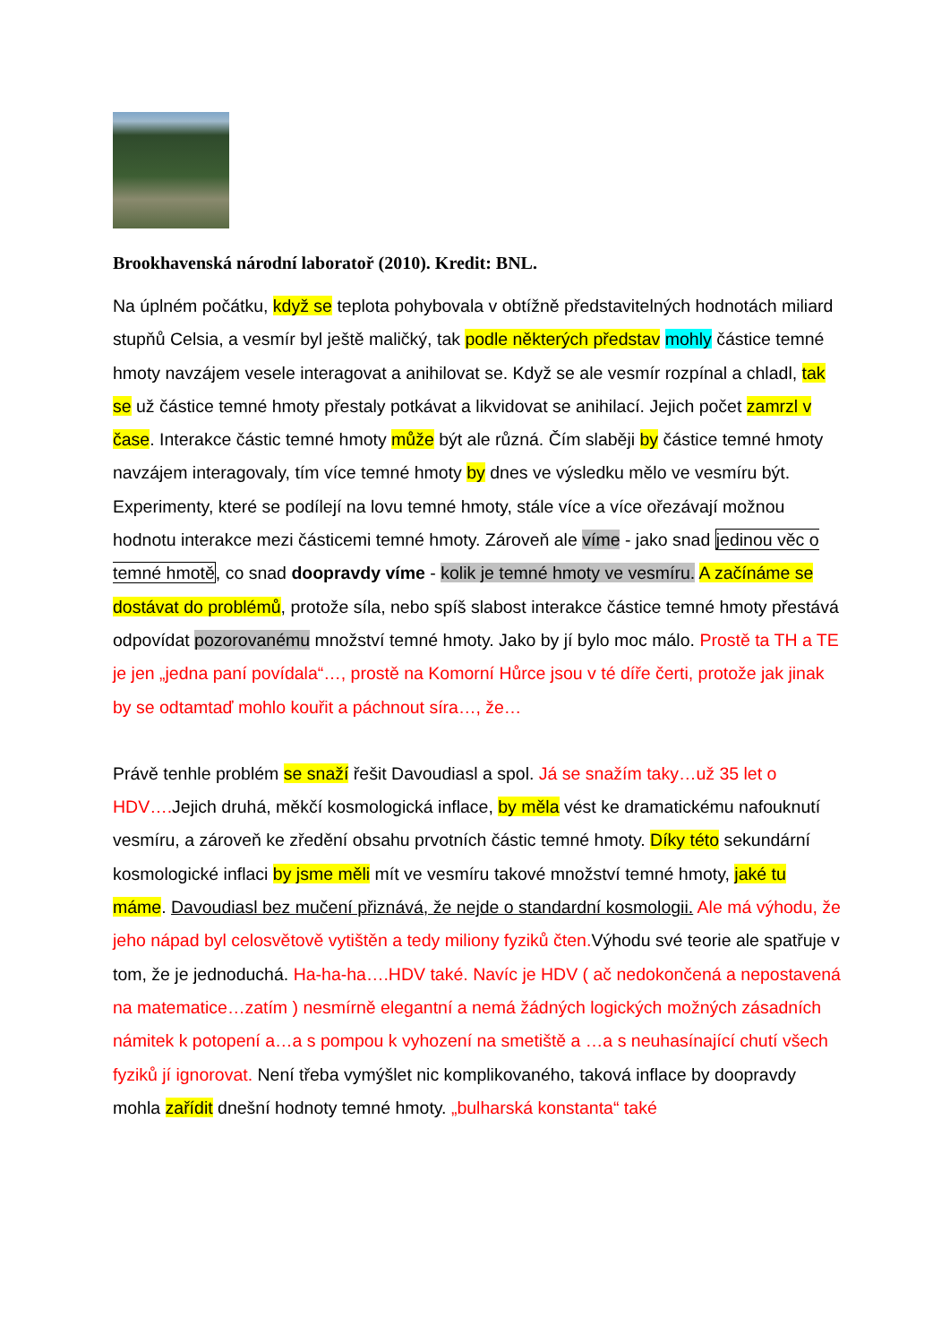Brookhavenská národní laboratoř (2010). Kredit: BNL.
Na úplném počátku, když se teplota pohybovala v obtížně představitelných hodnotách miliard stupňů Celsia, a vesmír byl ještě maličký, tak podle některých představ mohly částice temné hmoty navzájem vesele interagovat a anihilovat se. Když se ale vesmír rozpínal a chladl, tak se už částice temné hmoty přestaly potkávat a likvidovat se anihilací. Jejich počet zamrzl v čase. Interakce částic temné hmoty může být ale různá. Čím slaběji by částice temné hmoty navzájem interagovaly, tím více temné hmoty by dnes ve výsledku mělo ve vesmíru být. Experimenty, které se podílejí na lovu temné hmoty, stále více a více ořezávají možnou hodnotu interakce mezi částicemi temné hmoty. Zároveň ale víme - jako snad jedinou věc o temné hmotě, co snad doopravdy víme - kolik je temné hmoty ve vesmíru. A začínáme se dostávat do problémů, protože síla, nebo spíš slabost interakce částice temné hmoty přestává odpovídat pozorovanému množství temné hmoty. Jako by jí bylo moc málo. Prostě ta TH a TE je jen „jedna paní povídala“…, prostě na Komorní Hůrce jsou v té díře čerti, protože jak jinak by se odtamtaď mohlo kouřit a páchnout síra…, že…
Právě tenhle problém se snaží řešit Davoudiasl a spol. Já se snažím taky…už 35 let o HDV…. Jejich druhá, měkčí kosmologická inflace, by měla vést ke dramatickému nafouknutí vesmíru, a zároveň ke zředění obsahu prvotních částic temné hmoty. Díky této sekundární kosmologické inflaci by jsme měli mít ve vesmíru takové množství temné hmoty, jaké tu máme. Davoudiasl bez mučení přiznává, že nejde o standardní kosmologii. Ale má výhodu, že jeho nápad byl celosvětově vytištěn a tedy miliony fyziků čten. Výhodu své teorie ale spatřuje v tom, že je jednoduchá. Ha-ha-ha….HDV také. Navíc je HDV ( ač nedokončená a nepostavená na matematice…zatím ) nesmírně elegantní a nemá žádných logických možných zásadních námitek k potopení a…a s pompou k vyhození na smetiště a …a s neuhasínající chutí všech fyziků jí ignorovat. Není třeba vymýšlet nic komplikovaného, taková inflace by doopravdy mohla zařídit dnešní hodnoty temné hmoty. „bulharská konstanta“ také